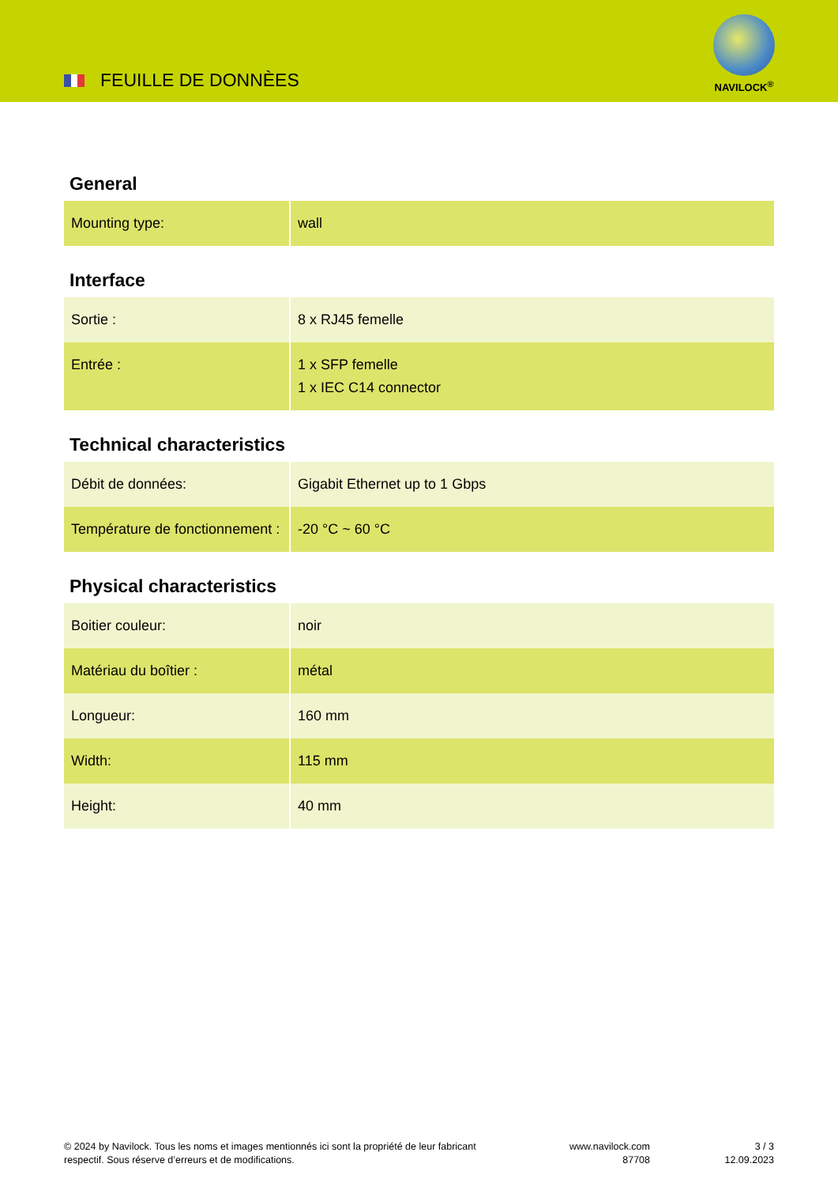FEUILLE DE DONNÈES
NAVILOCK<sup>®</sup>
General
| Mounting type: | wall |
Interface
| Sortie : | 8 x RJ45 femelle |
| Entrée : | 1 x SFP femelle 1 x IEC C14 connector |
Technical characteristics
| Débit de données: | Gigabit Ethernet up to 1 Gbps |
| Température de fonctionnement : | -20 °C ~ 60 °C |
Physical characteristics
| Boitier couleur: | noir |
| Matériau du boîtier : | métal |
| Longueur: | 160 mm |
| Width: | 115 mm |
| Height: | 40 mm |
© 2024 by Navilock. Tous les noms et images mentionnés ici sont la propriété de leur fabricant respectif. Sous réserve d’erreurs et de modifications.
www.navilock.com
87708
3 / 3
12.09.2023